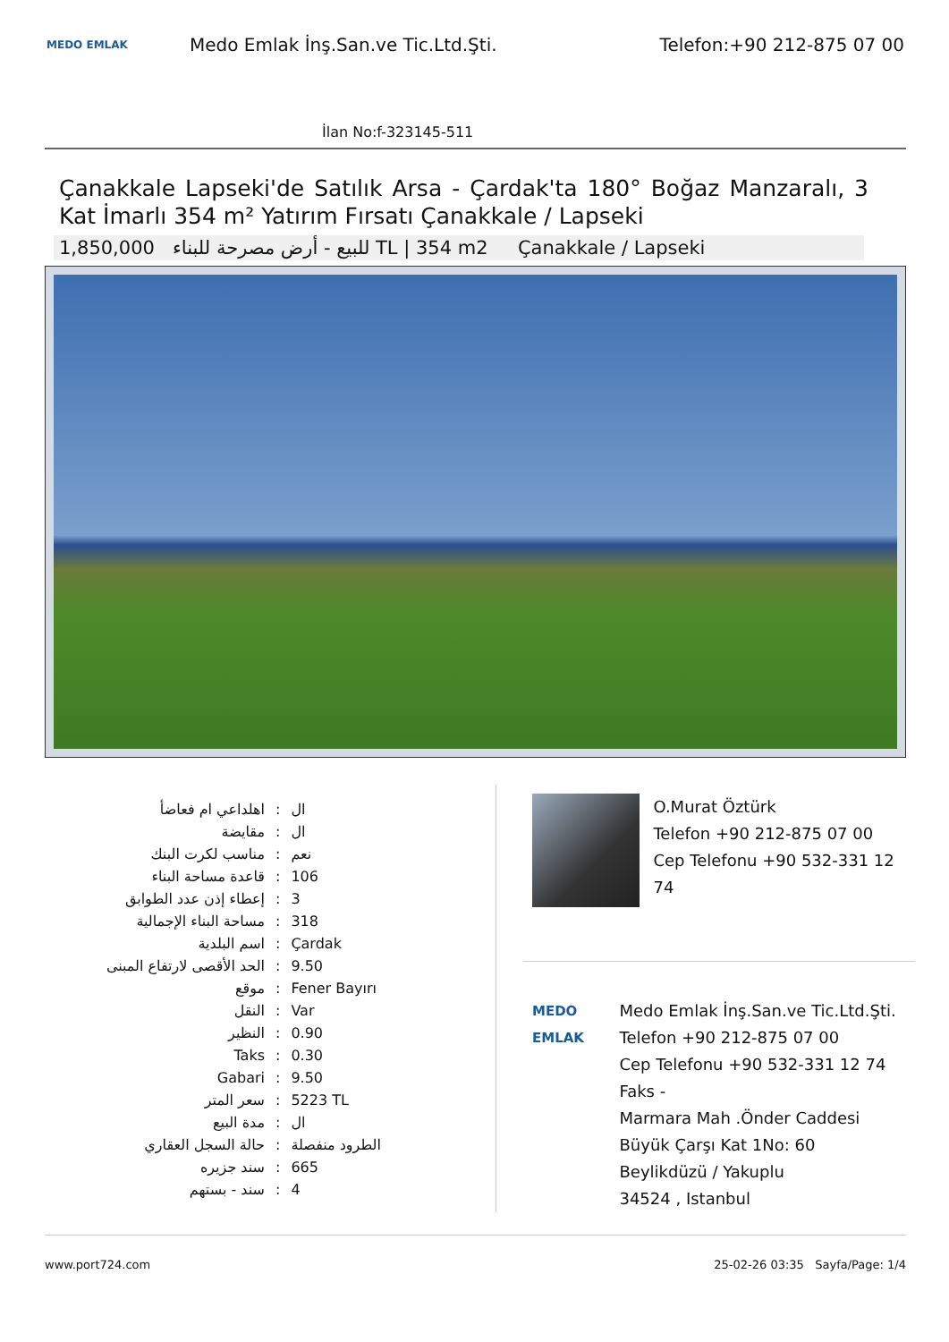MEDO EMLAK
Medo Emlak İnş.San.ve Tic.Ltd.Şti.
Telefon:+90 212-875 07 00
İlan No:f-323145-511
Çanakkale Lapseki'de Satılık Arsa - Çardak'ta 180° Boğaz Manzaralı, 3 Kat İmarlı 354 m² Yatırım Fırsatı Çanakkale / Lapseki
للبيع - أرض مصرحة للبناء 1,850,000 TL | 354 m2 Çanakkale / Lapseki
| اهلداعي ام فعاضأ | : | ال |
| مقايضة | : | ال |
| مناسب لكرت البنك | : | نعم |
| قاعدة مساحة البناء | : | 106 |
| إعطاء إذن عدد الطوابق | : | 3 |
| مساحة البناء الإجمالية | : | 318 |
| اسم البلدية | : | Çardak |
| الحد الأقصى لارتفاع المبنى | : | 9.50 |
| موقع | : | Fener Bayırı |
| النقل | : | Var |
| النظير | : | 0.90 |
| Taks | : | 0.30 |
| Gabari | : | 9.50 |
| سعر المتر | : | 5223 TL |
| مدة البيع | : | ال |
| حالة السجل العقاري | : | الطرود منفصلة |
| سند جزيره | : | 665 |
| سند - بستهم | : | 4 |
O.Murat Öztürk
Telefon +90 212-875 07 00
Cep Telefonu +90 532-331 12 74
MEDO EMLAK
Medo Emlak İnş.San.ve Tic.Ltd.Şti.
Telefon +90 212-875 07 00
Cep Telefonu +90 532-331 12 74
Faks -
Marmara Mah .Önder Caddesi Büyük Çarşı Kat 1No: 60
Beylikdüzü / Yakuplu
34524 , Istanbul
www.port724.com 25-02-26 03:35 Sayfa/Page: 1/4